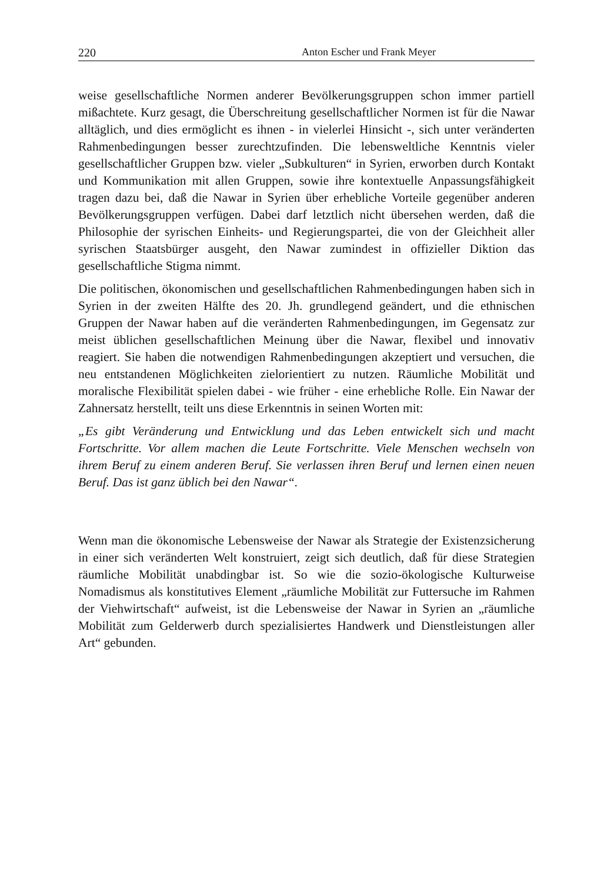220 Anton Escher und Frank Meyer
weise gesellschaftliche Normen anderer Bevölkerungsgruppen schon immer partiell mißachtete. Kurz gesagt, die Überschreitung gesellschaftlicher Normen ist für die Nawar alltäglich, und dies ermöglicht es ihnen - in vielerlei Hinsicht -, sich unter veränderten Rahmenbedingungen besser zurechtzufinden. Die lebensweltliche Kenntnis vieler gesellschaftlicher Gruppen bzw. vieler „Subkulturen“ in Syrien, erworben durch Kontakt und Kommunikation mit allen Gruppen, sowie ihre kontextuelle Anpassungsfähigkeit tragen dazu bei, daß die Nawar in Syrien über erhebliche Vorteile gegenüber anderen Bevölkerungsgruppen verfügen. Dabei darf letztlich nicht übersehen werden, daß die Philosophie der syrischen Einheits- und Regierungspartei, die von der Gleichheit aller syrischen Staatsbürger ausgeht, den Nawar zumindest in offizieller Diktion das gesellschaftliche Stigma nimmt.
Die politischen, ökonomischen und gesellschaftlichen Rahmenbedingungen haben sich in Syrien in der zweiten Hälfte des 20. Jh. grundlegend geändert, und die ethnischen Gruppen der Nawar haben auf die veränderten Rahmenbedingungen, im Gegensatz zur meist üblichen gesellschaftlichen Meinung über die Nawar, flexibel und innovativ reagiert. Sie haben die notwendigen Rahmenbedingungen akzeptiert und versuchen, die neu entstandenen Möglichkeiten zielorientiert zu nutzen. Räumliche Mobilität und moralische Flexibilität spielen dabei - wie früher - eine erhebliche Rolle. Ein Nawar der Zahnersatz herstellt, teilt uns diese Erkenntnis in seinen Worten mit:
„Es gibt Veränderung und Entwicklung und das Leben entwickelt sich und macht Fortschritte. Vor allem machen die Leute Fortschritte. Viele Menschen wechseln von ihrem Beruf zu einem anderen Beruf. Sie verlassen ihren Beruf und lernen einen neuen Beruf. Das ist ganz üblich bei den Nawar“.
Wenn man die ökonomische Lebensweise der Nawar als Strategie der Existenzsicherung in einer sich veränderten Welt konstruiert, zeigt sich deutlich, daß für diese Strategien räumliche Mobilität unabdingbar ist. So wie die sozio-ökologische Kulturweise Nomadismus als konstitutives Element „räumliche Mobilität zur Futtersuche im Rahmen der Viehwirtschaft“ aufweist, ist die Lebensweise der Nawar in Syrien an „räumliche Mobilität zum Gelderwerb durch spezialisiertes Handwerk und Dienstleistungen aller Art“ gebunden.